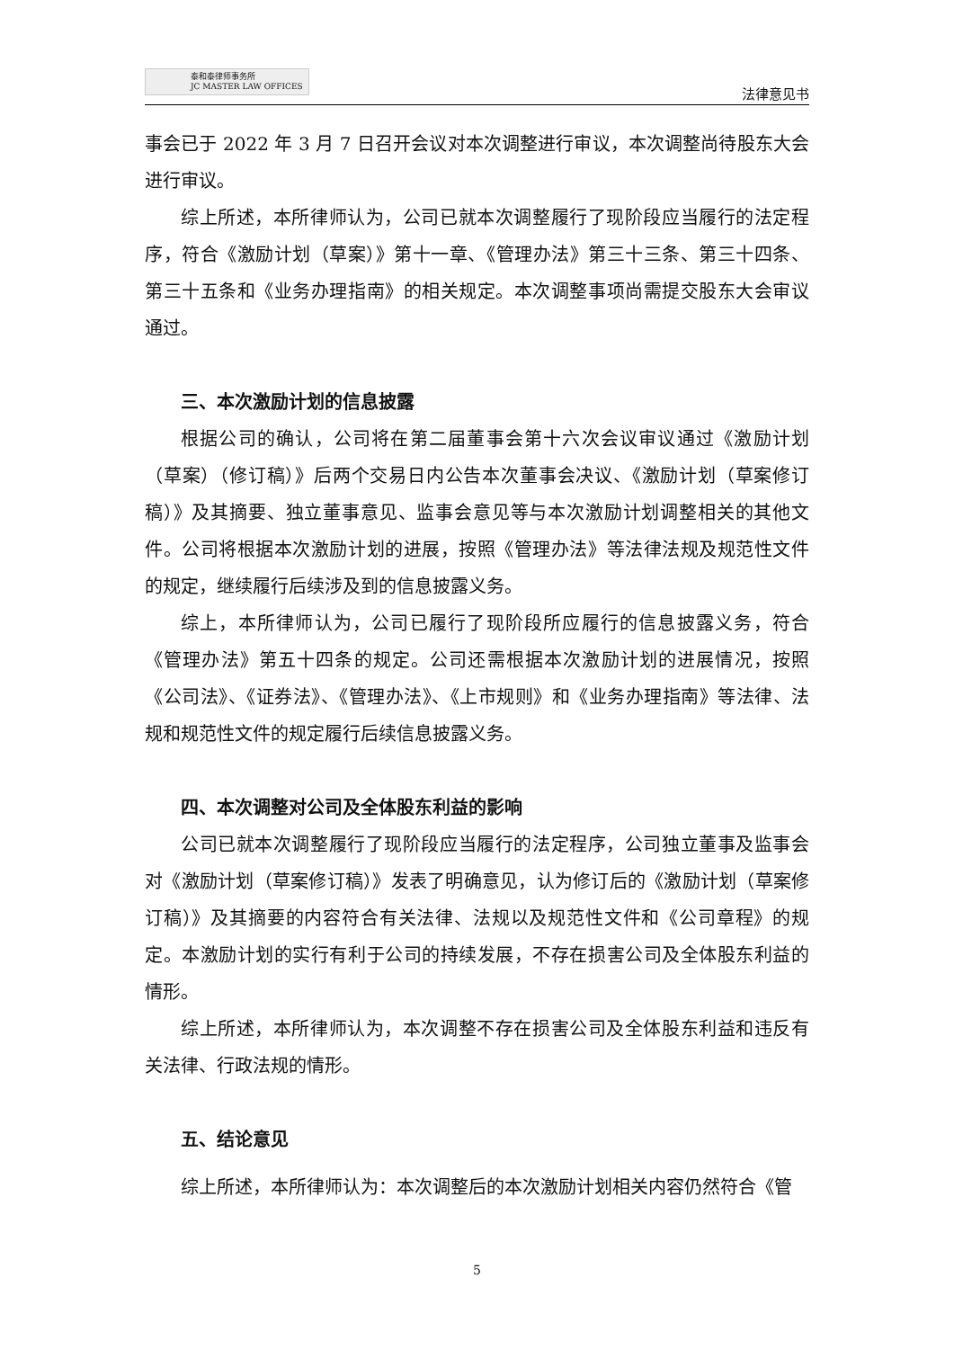泰和泰律师事务所
JC MASTER LAW OFFICES
法律意见书
事会已于 2022 年 3 月 7 日召开会议对本次调整进行审议，本次调整尚待股东大会进行审议。
综上所述，本所律师认为，公司已就本次调整履行了现阶段应当履行的法定程序，符合《激励计划（草案）》第十一章、《管理办法》第三十三条、第三十四条、第三十五条和《业务办理指南》的相关规定。本次调整事项尚需提交股东大会审议通过。
三、本次激励计划的信息披露
根据公司的确认，公司将在第二届董事会第十六次会议审议通过《激励计划（草案）（修订稿）》后两个交易日内公告本次董事会决议、《激励计划（草案修订稿）》及其摘要、独立董事意见、监事会意见等与本次激励计划调整相关的其他文件。公司将根据本次激励计划的进展，按照《管理办法》等法律法规及规范性文件的规定，继续履行后续涉及到的信息披露义务。
综上，本所律师认为，公司已履行了现阶段所应履行的信息披露义务，符合《管理办法》第五十四条的规定。公司还需根据本次激励计划的进展情况，按照《公司法》、《证券法》、《管理办法》、《上市规则》和《业务办理指南》等法律、法规和规范性文件的规定履行后续信息披露义务。
四、本次调整对公司及全体股东利益的影响
公司已就本次调整履行了现阶段应当履行的法定程序，公司独立董事及监事会对《激励计划（草案修订稿）》发表了明确意见，认为修订后的《激励计划（草案修订稿）》及其摘要的内容符合有关法律、法规以及规范性文件和《公司章程》的规定。本激励计划的实行有利于公司的持续发展，不存在损害公司及全体股东利益的情形。
综上所述，本所律师认为，本次调整不存在损害公司及全体股东利益和违反有关法律、行政法规的情形。
五、结论意见
综上所述，本所律师认为：本次调整后的本次激励计划相关内容仍然符合《管
5